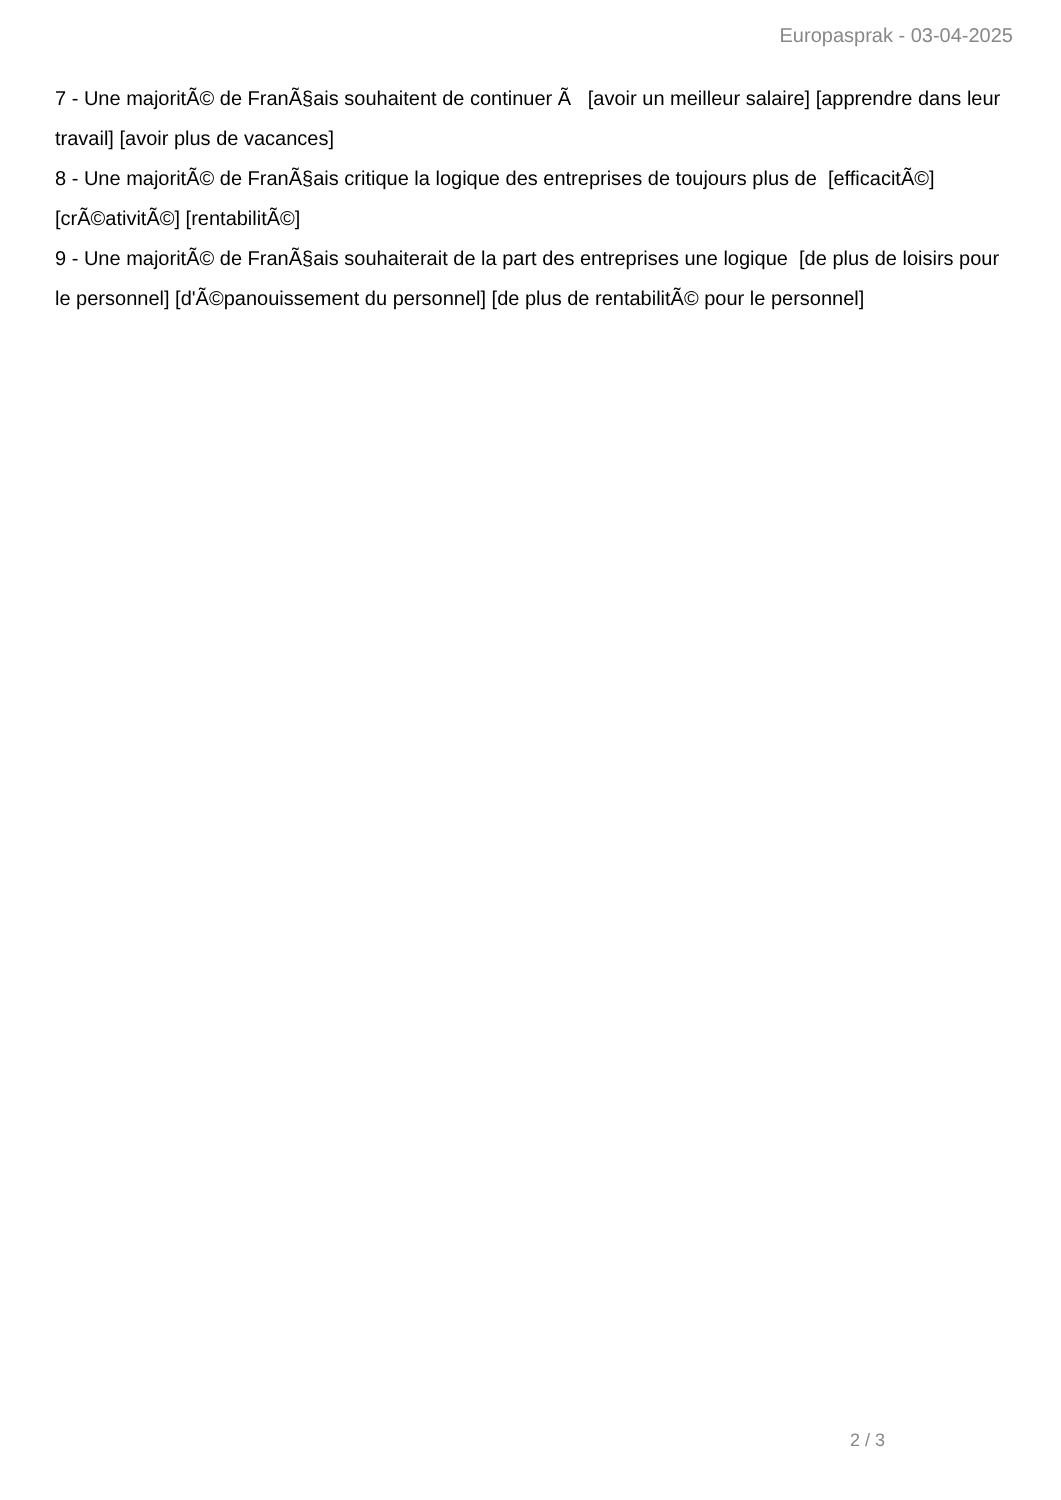Europasprak - 03-04-2025
7 - Une majoritÃ© de FranÃ§ais souhaitent de continuer Ã [avoir un meilleur salaire] [apprendre dans leur travail] [avoir plus de vacances]
8 - Une majoritÃ© de FranÃ§ais critique la logique des entreprises de toujours plus de [efficacitÃ©] [crÃ©ativitÃ©] [rentabilitÃ©]
9 - Une majoritÃ© de FranÃ§ais souhaiterait de la part des entreprises une logique [de plus de loisirs pour le personnel] [d'Ã©panouissement du personnel] [de plus de rentabilitÃ© pour le personnel]
2 / 3